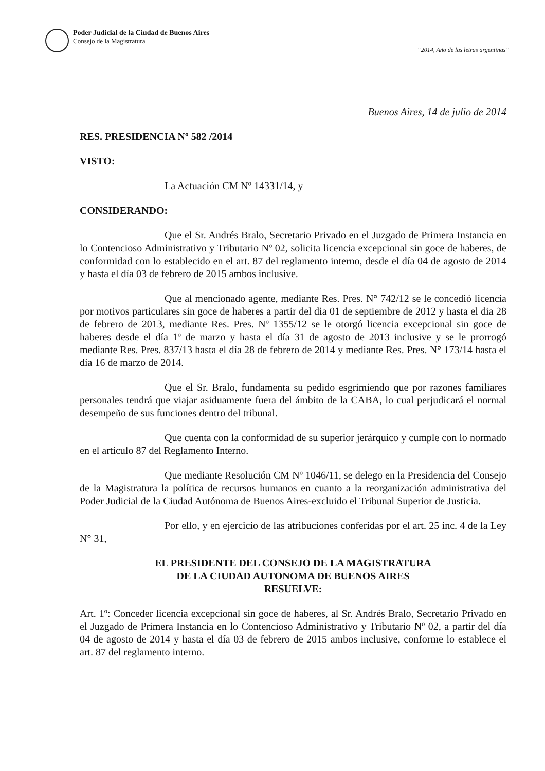Poder Judicial de la Ciudad de Buenos Aires
Consejo de la Magistratura
“2014, Año de las letras argentinas”
Buenos Aires, 14 de julio de 2014
RES. PRESIDENCIA Nº 582 /2014
VISTO:
La Actuación CM Nº 14331/14, y
CONSIDERANDO:
Que el Sr. Andrés Bralo, Secretario Privado en el Juzgado de Primera Instancia en lo Contencioso Administrativo y Tributario Nº 02, solicita licencia excepcional sin goce de haberes, de conformidad con lo establecido en el art. 87 del reglamento interno, desde el día 04 de agosto de 2014 y hasta el día 03 de febrero de 2015 ambos inclusive.
Que al mencionado agente, mediante Res. Pres. N° 742/12 se le concedió licencia por motivos particulares sin goce de haberes a partir del dia 01 de septiembre de 2012 y hasta el dia 28 de febrero de 2013, mediante Res. Pres. Nº 1355/12 se le otorgó licencia excepcional sin goce de haberes desde el día 1º de marzo y hasta el día 31 de agosto de 2013 inclusive y se le prorrogó mediante Res. Pres. 837/13 hasta el día 28 de febrero de 2014 y mediante Res. Pres. N° 173/14 hasta el día 16 de marzo de 2014.
Que el Sr. Bralo, fundamenta su pedido esgrimiendo que por razones familiares personales tendrá que viajar asiduamente fuera del ámbito de la CABA, lo cual perjudicará el normal desempeño de sus funciones dentro del tribunal.
Que cuenta con la conformidad de su superior jerárquico y cumple con lo normado en el artículo 87 del Reglamento Interno.
Que mediante Resolución CM Nº 1046/11, se delego en la Presidencia del Consejo de la Magistratura la política de recursos humanos en cuanto a la reorganización administrativa del Poder Judicial de la Ciudad Autónoma de Buenos Aires-excluido el Tribunal Superior de Justicia.
Por ello, y en ejercicio de las atribuciones conferidas por el art. 25 inc. 4 de la Ley N° 31,
EL PRESIDENTE DEL CONSEJO DE LA MAGISTRATURA
DE LA CIUDAD AUTONOMA DE BUENOS AIRES
RESUELVE:
Art. 1º: Conceder licencia excepcional sin goce de haberes, al Sr. Andrés Bralo, Secretario Privado en el Juzgado de Primera Instancia en lo Contencioso Administrativo y Tributario Nº 02, a partir del día 04 de agosto de 2014 y hasta el día 03 de febrero de 2015 ambos inclusive, conforme lo establece el art. 87 del reglamento interno.